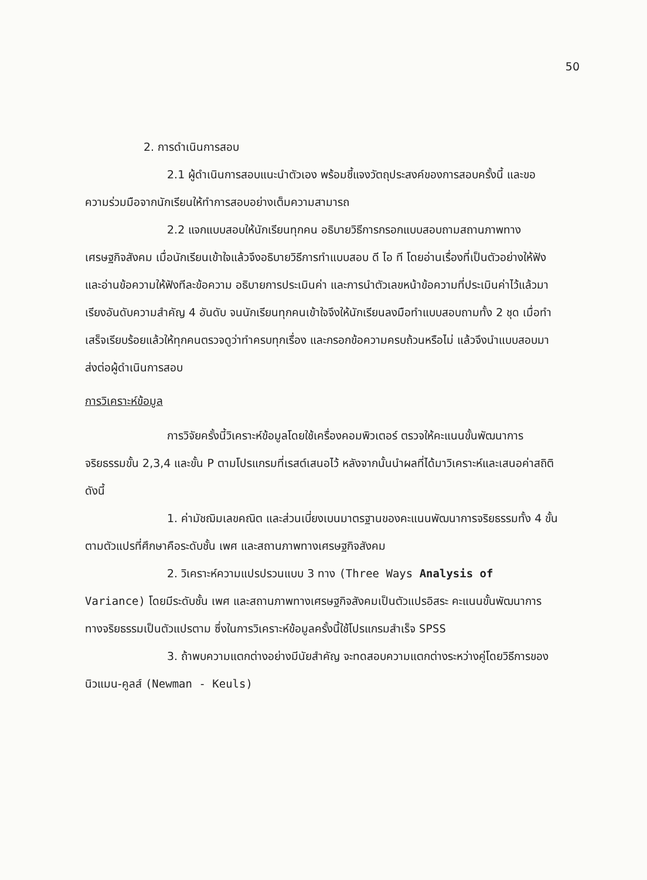50
2. การดำเนินการสอบ
2.1 ผู้ดำเนินการสอบแนะนำตัวเอง พร้อมชี้แจงวัตถุประสงค์ของการสอบครั้งนี้ และขอความร่วมมือจากนักเรียนให้ทำการสอบอย่างเต็มความสามารถ
2.2 แจกแบบสอบให้นักเรียนทุกคน อธิบายวิธีการกรอกแบบสอบถามสถานภาพทางเศรษฐกิจสังคม เมื่อนักเรียนเข้าใจแล้วจึงอธิบายวิธีการทำแบบสอบ ดี ไอ ที โดยอ่านเรื่องที่เป็นตัวอย่างให้ฟัง และอ่านข้อความให้ฟังทีละข้อความ อธิบายการประเมินค่า และการนำตัวเลขหน้าข้อความที่ประเมินค่าไว้แล้วมาเรียงอันดับความสำคัญ 4 อันดับ จนนักเรียนทุกคนเข้าใจจึงให้นักเรียนลงมือทำแบบสอบถามทั้ง 2 ชุด เมื่อทำเสร็จเรียบร้อยแล้วให้ทุกคนตรวจดูว่าทำครบทุกเรื่อง และกรอกข้อความครบถ้วนหรือไม่ แล้วจึงนำแบบสอบมาส่งต่อผู้ดำเนินการสอบ
การวิเคราะห์ข้อมูล
การวิจัยครั้งนี้วิเคราะห์ข้อมูลโดยใช้เครื่องคอมพิวเตอร์ ตรวจให้คะแนนขั้นพัฒนาการจริยธรรมขั้น 2,3,4 และขั้น P ตามโปรแกรมที่เรสต์เสนอไว้ หลังจากนั้นนำผลที่ได้มาวิเคราะห์และเสนอค่าสถิติ ดังนี้
1. ค่ามัชฌิมเลขคณิต และส่วนเบี่ยงเบนมาตรฐานของคะแนนพัฒนาการจริยธรรมทั้ง 4 ขั้น ตามตัวแปรที่ศึกษาคือระดับชั้น เพศ และสถานภาพทางเศรษฐกิจสังคม
2. วิเคราะห์ความแปรปรวนแบบ 3 ทาง (Three Ways Analysis of Variance) โดยมีระดับชั้น เพศ และสถานภาพทางเศรษฐกิจสังคมเป็นตัวแปรอิสระ คะแนนขั้นพัฒนาการทางจริยธรรมเป็นตัวแปรตาม ซึ่งในการวิเคราะห์ข้อมูลครั้งนี้ใช้โปรแกรมสำเร็จ SPSS
3. ถ้าพบความแตกต่างอย่างมีนัยสำคัญ จะทดสอบความแตกต่างระหว่างคู่โดยวิธีการของ นิวแมน-คูลส์ (Newman - Keuls)